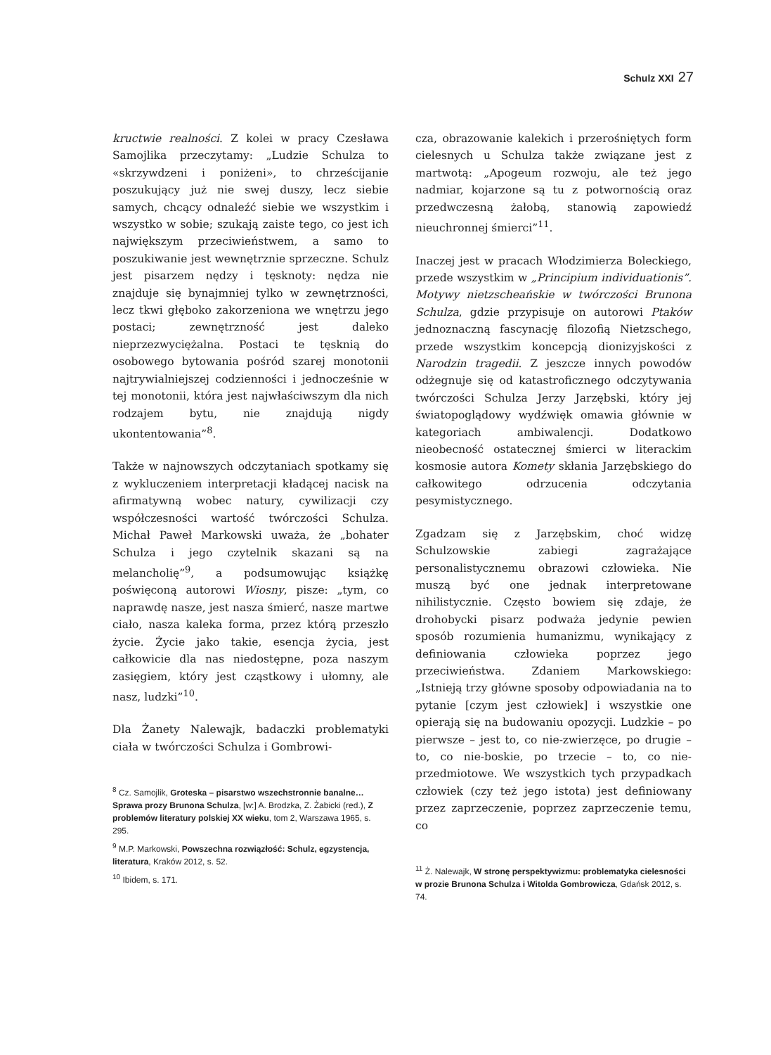Schulz XXI 27
kructwie realności. Z kolei w pracy Czesława Samojlika przeczytamy: „Ludzie Schulza to «skrzywdzeni i poniżeni», to chrześcijanie poszukujący już nie swej duszy, lecz siebie samych, chcący odnaleźć siebie we wszystkim i wszystko w sobie; szukają zaiste tego, co jest ich największym przeciwieństwem, a samo to poszukiwanie jest wewnętrznie sprzeczne. Schulz jest pisarzem nędzy i tęsknoty: nędza nie znajduje się bynajmniej tylko w zewnętrzności, lecz tkwi głęboko zakorzeniona we wnętrzu jego postaci; zewnętrzność jest daleko nieprzezwyciężalna. Postaci te tęsknią do osobowego bytowania pośród szarej monotonii najtrywialniejszej codzienności i jednocześnie w tej monotonii, która jest najwłaściwszym dla nich rodzajem bytu, nie znajdują nigdy ukontentowania”<sup>8</sup>.
Także w najnowszych odczytaniach spotkamy się z wykluczeniem interpretacji kładącej nacisk na afirmatywną wobec natury, cywilizacji czy współczesności wartość twórczości Schulza. Michał Paweł Markowski uważa, że „bohater Schulza i jego czytelnik skazani są na melancholię”<sup>9</sup>, a podsumowując książkę poświęconą autorowi Wiosny, pisze: „tym, co naprawdę nasze, jest nasza śmierć, nasze martwe ciało, nasza kaleka forma, przez którą przeszło życie. Życie jako takie, esencja życia, jest całkowicie dla nas niedostępne, poza naszym zasięgiem, który jest cząstkowy i ułomny, ale nasz, ludzki”<sup>10</sup>.
Dla Żanety Nalewajk, badaczki problematyki ciała w twórczości Schulza i Gombrowi-
<sup>8</sup> Cz. Samojlik, Groteska – pisarstwo wszechstronnie banalne… Sprawa prozy Brunona Schulza, [w:] A. Brodzka, Z. Żabicki (red.), Z problemów literatury polskiej XX wieku, tom 2, Warszawa 1965, s. 295.
<sup>9</sup> M.P. Markowski, Powszechna rozwiązłość: Schulz, egzystencja, literatura, Kraków 2012, s. 52.
<sup>10</sup> Ibidem, s. 171.
cza, obrazowanie kalekich i przerośniętych form cielesnych u Schulza także związane jest z martwotą: „Apogeum rozwoju, ale też jego nadmiar, kojarzone są tu z potwornością oraz przedwczesną żałobą, stanowią zapowiedź nieuchronnej śmierci”<sup>11</sup>.
Inaczej jest w pracach Włodzimierza Boleckiego, przede wszystkim w „Principium individuationis”. Motywy nietzscheańskie w twórczości Brunona Schulza, gdzie przypisuje on autorowi Ptaków jednoznaczną fascynację filozofią Nietzschego, przede wszystkim koncepcją dionizyjskości z Narodzin tragedii. Z jeszcze innych powodów odżegnuje się od katastroficznego odczytywania twórczości Schulza Jerzy Jarzębski, który jej światopoglądowy wydźwięk omawia głównie w kategoriach ambiwalencji. Dodatkowo nieobecność ostatecznej śmierci w literackim kosmosie autora Komety skłania Jarzębskiego do całkowitego odrzucenia odczytania pesymistycznego.
Zgadzam się z Jarzębskim, choć widzę Schulzowskie zabiegi zagrażające personalistycznemu obrazowi człowieka. Nie muszą być one jednak interpretowane nihilistycznie. Często bowiem się zdaje, że drohobycki pisarz podważa jedynie pewien sposób rozumienia humanizmu, wynikający z definiowania człowieka poprzez jego przeciwieństwa. Zdaniem Markowskiego: „Istnieją trzy główne sposoby odpowiadania na to pytanie [czym jest człowiek] i wszystkie one opierają się na budowaniu opozycji. Ludzkie – po pierwsze – jest to, co nie-zwierzęce, po drugie – to, co nie-boskie, po trzecie – to, co nie-przedmiotowe. We wszystkich tych przypadkach człowiek (czy też jego istota) jest definiowany przez zaprzeczenie, poprzez zaprzeczenie temu, co
<sup>11</sup> Ż. Nalewajk, W stronę perspektywizmu: problematyka cielesności w prozie Brunona Schulza i Witolda Gombrowicza, Gdańsk 2012, s. 74.